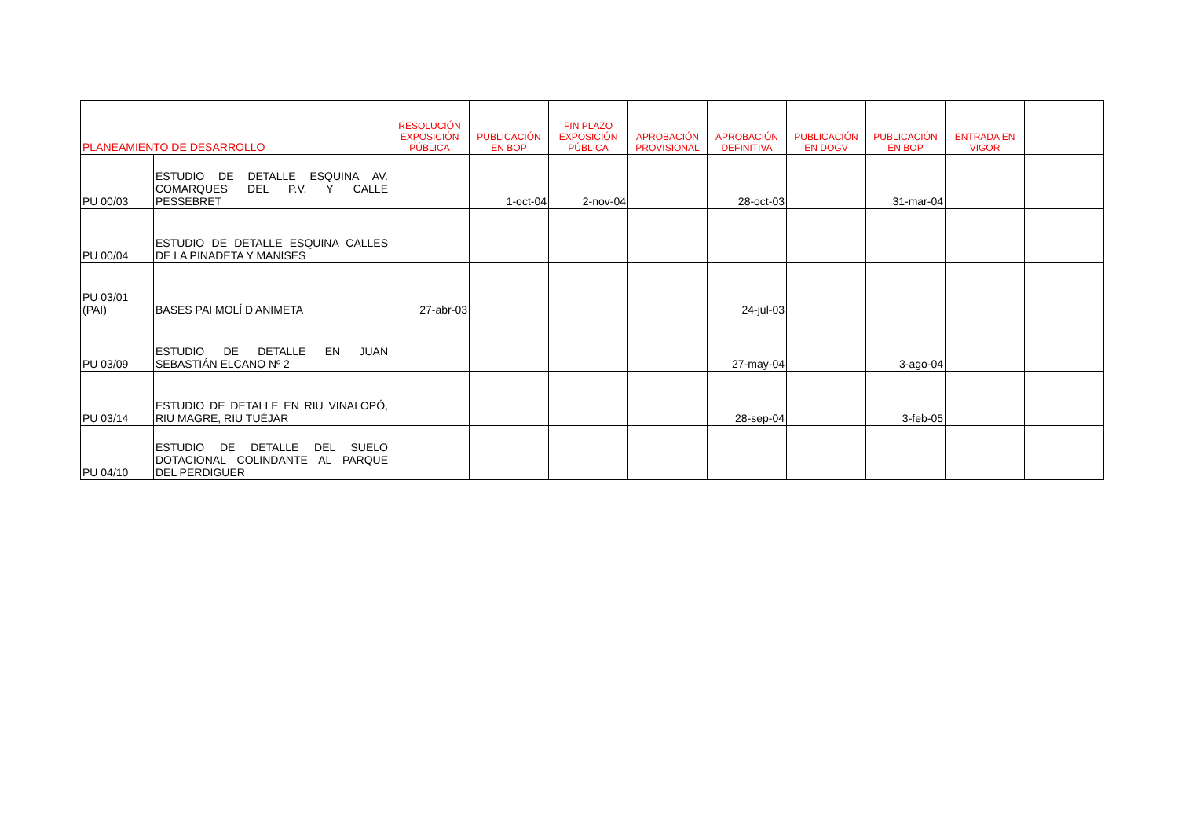| PLANEAMIENTO DE DESARROLLO | | RESOLUCIÓN EXPOSICIÓN PÚBLICA | PUBLICACIÓN EN BOP | FIN PLAZO EXPOSICIÓN PÚBLICA | APROBACIÓN PROVISIONAL | APROBACIÓN DEFINITIVA | PUBLICACIÓN EN DOGV | PUBLICACIÓN EN BOP | ENTRADA EN VIGOR | |
| --- | --- | --- | --- | --- | --- | --- | --- | --- | --- | --- |
| PU 00/03 | ESTUDIO DE DETALLE ESQUINA AV. COMARQUES DEL P.V. Y CALLE PESSEBRET | | 1-oct-04 | 2-nov-04 | | 28-oct-03 | | 31-mar-04 | | |
| PU 00/04 | ESTUDIO DE DETALLE ESQUINA CALLES DE LA PINADETA Y MANISES | | | | | | | | | |
| PU 03/01 (PAI) | BASES PAI MOLÍ D'ANIMETA | 27-abr-03 | | | | 24-jul-03 | | | | |
| PU 03/09 | ESTUDIO DE DETALLE EN JUAN SEBASTIÁN ELCANO Nº 2 | | | | | 27-may-04 | | 3-ago-04 | | |
| PU 03/14 | ESTUDIO DE DETALLE EN RIU VINALOPÓ, RIU MAGRE, RIU TUÉJAR | | | | | 28-sep-04 | | 3-feb-05 | | |
| PU 04/10 | ESTUDIO DE DETALLE DEL SUELO DOTACIONAL COLINDANTE AL PARQUE DEL PERDIGUER | | | | | | | | | |